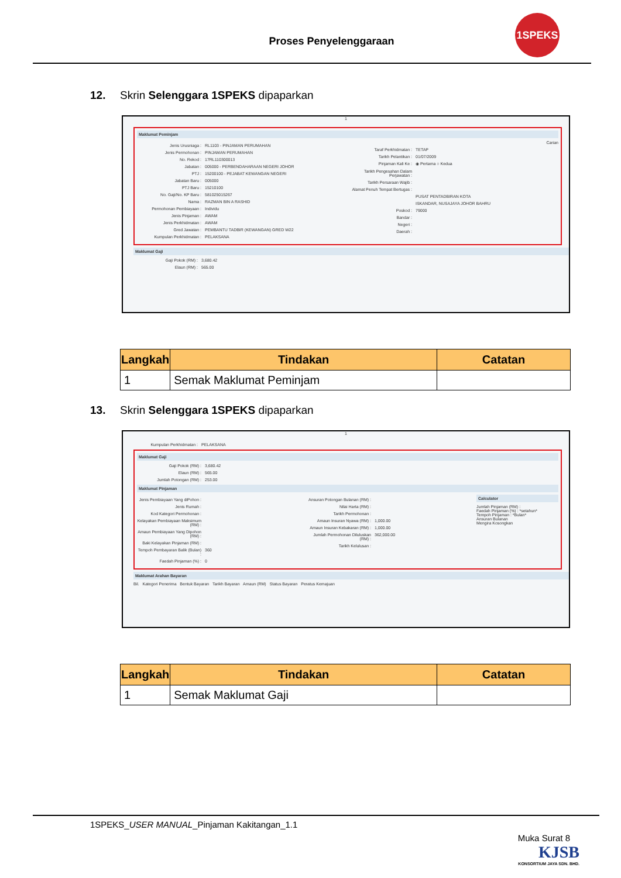Proses Penyelenggaraan
1SPEKS
12. Skrin Selenggara 1SPEKS dipaparkan
1
Maklumat Peminjam
Jenis Urusniaga : RL1103 - PINJAMAN PERUMAHAN
Jenis Permohonan : PINJAMAN PERUMAHAN
No. Rekod : 17RL110300013
Jabatan : 005000 - PERBENDAHARAAN NEGERI JOHOR
PTJ : 15200100 - PEJABAT KEWANGAN NEGERI
Jabatan Baru : 005000
PTJ Baru : 15210100
No. Gaji/No. KP Baru : 581025015267
Nama : RAZMAN BIN A RASHID
Permohonan Pembiayaan : Individu
Jenis Pinjaman : AWAM
Jenis Perkhidmatan : AWAM
Gred Jawatan : PEMBANTU TADBIR (KEWANGAN) GRED W22
Kumpulan Perkhidmatan : PELAKSANA
Carian
Taraf Perkhidmatan : TETAP
Tarikh Pelantikan : 01/07/2009
Pinjaman Kali Ke : ◉ Pertama ○ Kedua
Tarikh Pengesahan Dalam Perjawatan :
Tarikh Persaraan Wajib :
Alamat Penuh Tempat Bertugas :
PUSAT PENTADBIRAN KOTA
ISKANDAR, NUSAJAYA JOHOR BAHRU
Poskod : 79000
Bandar :
Negeri :
Daerah :
Maklumat Gaji
Gaji Pokok (RM) : 3,680.42
Elaun (RM) : 565.00
| Langkah | Tindakan | Catatan |
| --- | --- | --- |
| 1 | Semak Maklumat Peminjam | |
13. Skrin Selenggara 1SPEKS dipaparkan
1
Kumpulan Perkhidmatan : PELAKSANA
Maklumat Gaji
Gaji Pokok (RM) : 3,680.42
Elaun (RM) : 565.00
Jumlah Potongan (RM) : 253.00
Maklumat Pinjaman
Jenis Pembiayaan Yang diPohon :
Jenis Rumah :
Kod Kategori Permohonan :
Kelayakan Pembiayaan Maksimum (RM) :
Amaun Pembiayaan Yang Dipohon (RM) :
Baki Kelayakan Pinjaman (RM) :
Tempoh Pembayaran Balik (Bulan) : 360
Faedah Pinjaman (%) : 0
Ansuran Potongan Bulanan (RM) :
Nilai Harta (RM) :
Tarikh Permohonan :
Amaun Insuran Nyawa (RM) : 1,000.00
Amaun Insuran Kebakaran (RM) : 1,000.00
Jumlah Permohonan Diluluskan (RM) : 362,000.00
Tarikh Kelulusan :
Calculator
Jumlah Pinjaman (RM) :
Faedah Pinjaman (%) : *setahun*
Tempoh Pinjaman : *Bulan*
Ansuran Bulanan
Mengira Kosongkan
Maklumat Arahan Bayaran
Bil. Kategori Penerima Bentuk Bayaran Tarikh Bayaran Amaun (RM) Status Bayaran Peratus Kemajuan
| Langkah | Tindakan | Catatan |
| --- | --- | --- |
| 1 | Semak Maklumat Gaji | |
1SPEKS_USER MANUAL_Pinjaman Kakitangan_1.1
Muka Surat 8
KJSB
KONSORTIUM JAYA SDN. BHD.